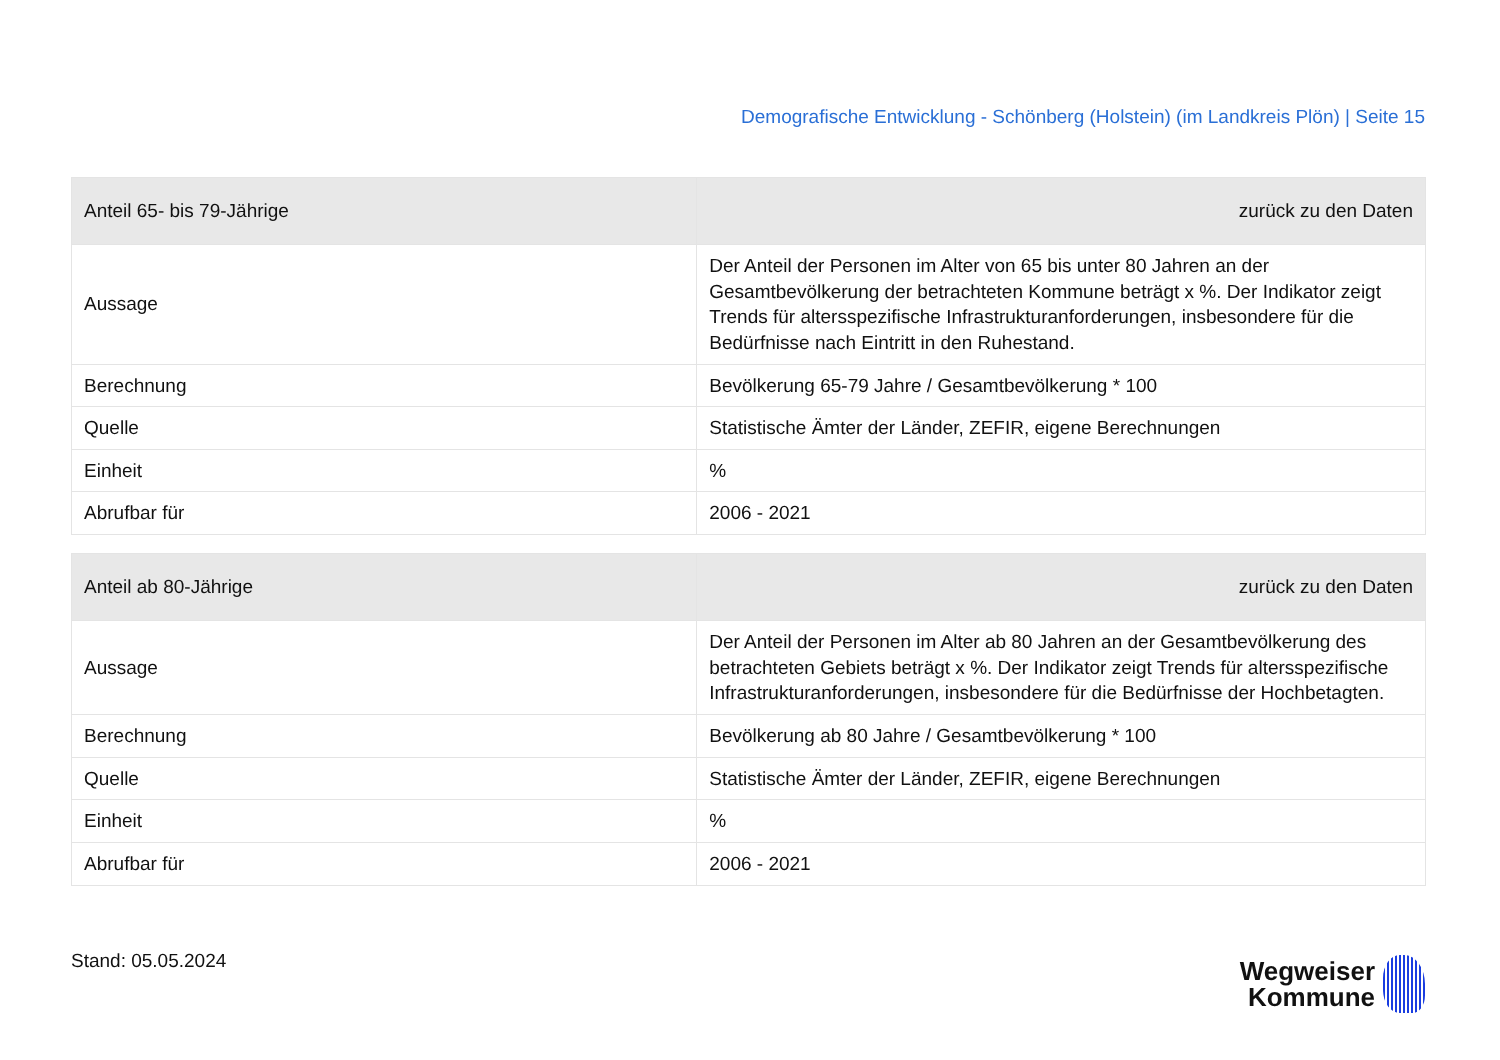Demografische Entwicklung - Schönberg (Holstein) (im Landkreis Plön) | Seite 15
| Anteil 65- bis 79-Jährige | zurück zu den Daten |
| --- | --- |
| Aussage | Der Anteil der Personen im Alter von 65 bis unter 80 Jahren an der Gesamtbevölkerung der betrachteten Kommune beträgt x %. Der Indikator zeigt Trends für altersspezifische Infrastrukturanforderungen, insbesondere für die Bedürfnisse nach Eintritt in den Ruhestand. |
| Berechnung | Bevölkerung 65-79 Jahre / Gesamtbevölkerung * 100 |
| Quelle | Statistische Ämter der Länder, ZEFIR, eigene Berechnungen |
| Einheit | % |
| Abrufbar für | 2006 - 2021 |
| Anteil ab 80-Jährige | zurück zu den Daten |
| --- | --- |
| Aussage | Der Anteil der Personen im Alter ab 80 Jahren an der Gesamtbevölkerung des betrachteten Gebiets beträgt x %. Der Indikator zeigt Trends für altersspezifische Infrastrukturanforderungen, insbesondere für die Bedürfnisse der Hochbetagten. |
| Berechnung | Bevölkerung ab 80 Jahre / Gesamtbevölkerung * 100 |
| Quelle | Statistische Ämter der Länder, ZEFIR, eigene Berechnungen |
| Einheit | % |
| Abrufbar für | 2006 - 2021 |
Stand: 05.05.2024
Wegweiser
Kommune